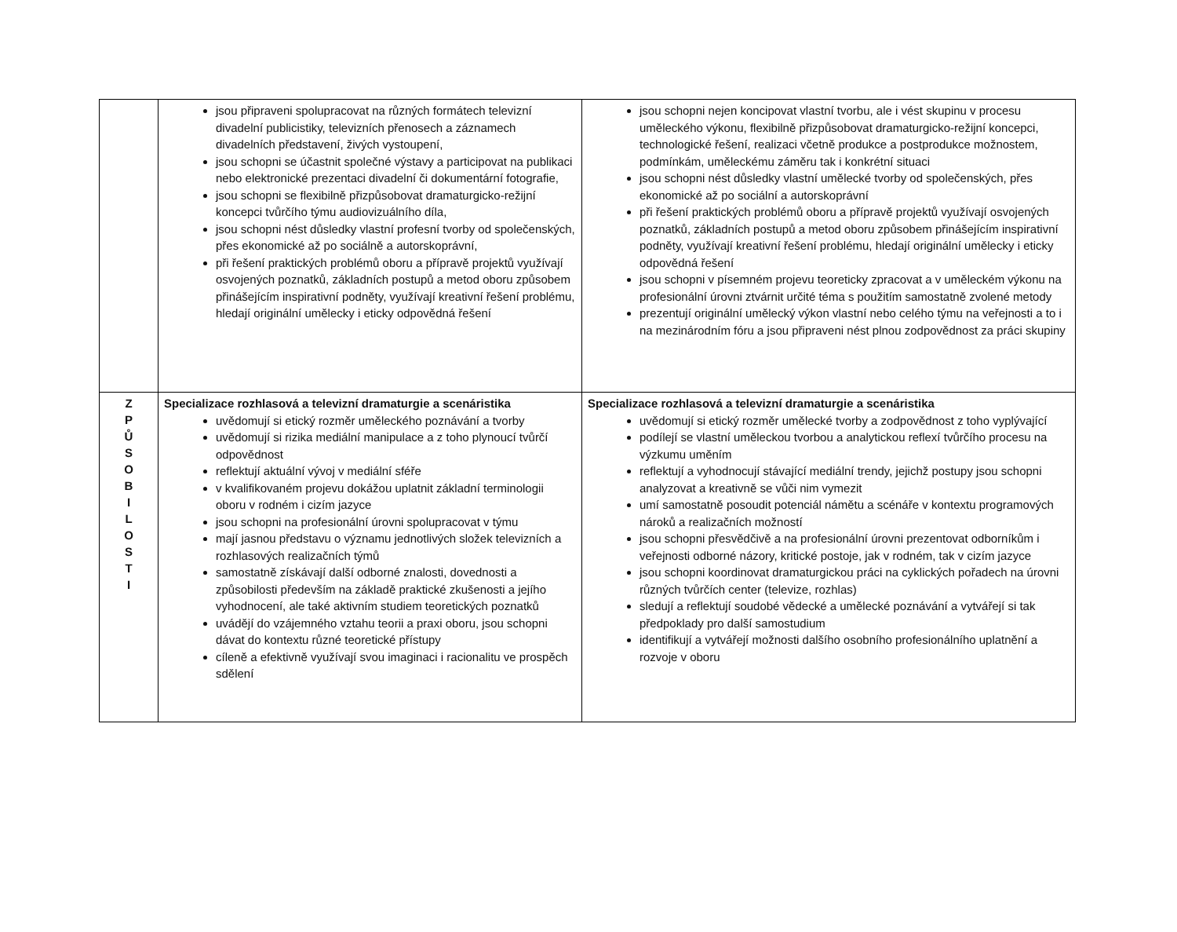| | jsou připraveni spolupracovat na různých formátech televizní divadelní publicistiky, televizních přenosech a záznamech divadelních představení, živých vystoupení, jsou schopni se účastnit společné výstavy a participovat na publikaci nebo elektronické prezentaci divadelní či dokumentární fotografie, jsou schopni se flexibilně přizpůsobovat dramaturgicko-režijní koncepci tvůrčího týmu audiovizuálního díla, jsou schopni nést důsledky vlastní profesní tvorby od společenských, přes ekonomické až po sociálně a autorskoprávní, při řešení praktických problémů oboru a přípravě projektů využívají osvojených poznatků, základních postupů a metod oboru způsobem přinášejícím inspirativní podněty, využívají kreativní řešení problému, hledají originální umělecky i eticky odpovědná řešení | jsou schopni nejen koncipovat vlastní tvorbu, ale i vést skupinu v procesu uměleckého výkonu, flexibilně přizpůsobovat dramaturgicko-režijní koncepci, technologické řešení, realizaci včetně produkce a postprodukce možnostem, podmínkám, uměleckému záměru tak i konkrétní situaci jsou schopni nést důsledky vlastní umělecké tvorby od společenských, přes ekonomické až po sociální a autorskoprávní při řešení praktických problémů oboru a přípravě projektů využívají osvojených poznatků, základních postupů a metod oboru způsobem přinášejícím inspirativní podněty, využívají kreativní řešení problému, hledají originální umělecky i eticky odpovědná řešení jsou schopni v písemném projevu teoreticky zpracovat a v uměleckém výkonu na profesionální úrovni ztvárnit určité téma s použitím samostatně zvolené metody prezentují originální umělecký výkon vlastní nebo celého týmu na veřejnosti a to i na mezinárodním fóru a jsou připraveni nést plnou zodpovědnost za práci skupiny |
| Z P Ů S O B I L O S T I | Specializace rozhlasová a televizní dramaturgie a scenáristika uvědomují si etický rozměr uměleckého poznávání a tvorby uvědomují si rizika mediální manipulace a z toho plynoucí tvůrčí odpovědnost reflektují aktuální vývoj v mediální sféře v kvalifikovaném projevu dokážou uplatnit základní terminologii oboru v rodném i cizím jazyce jsou schopni na profesionální úrovni spolupracovat v týmu mají jasnou představu o významu jednotlivých složek televizních a rozhlasových realizačních týmů samostatně získávají další odborné znalosti, dovednosti a způsobilosti především na základě praktické zkušenosti a jejího vyhodnocení, ale také aktivním studiem teoretických poznatků uvádějí do vzájemného vztahu teorii a praxi oboru, jsou schopni dávat do kontextu různé teoretické přístupy cíleně a efektivně využívají svou imaginaci i racionalitu ve prospěch sdělení | Specializace rozhlasová a televizní dramaturgie a scenáristika uvědomují si etický rozměr umělecké tvorby a zodpovědnost z toho vyplývající podílejí se vlastní uměleckou tvorbou a analytickou reflexí tvůrčího procesu na výzkumu uměním reflektují a vyhodnocují stávající mediální trendy, jejichž postupy jsou schopni analyzovat a kreativně se vůči nim vymezit umí samostatně posoudit potenciál námětu a scénáře v kontextu programových nároků a realizačních možností jsou schopni přesvědčivě a na profesionální úrovni prezentovat odborníkům i veřejnosti odborné názory, kritické postoje, jak v rodném, tak v cizím jazyce jsou schopni koordinovat dramaturgickou práci na cyklických pořadech na úrovni různých tvůrčích center (televize, rozhlas) sledují a reflektují soudobé vědecké a umělecké poznávání a vytvářejí si tak předpoklady pro další samostudium identifikují a vytvářejí možnosti dalšího osobního profesionálního uplatnění a rozvoje v oboru |